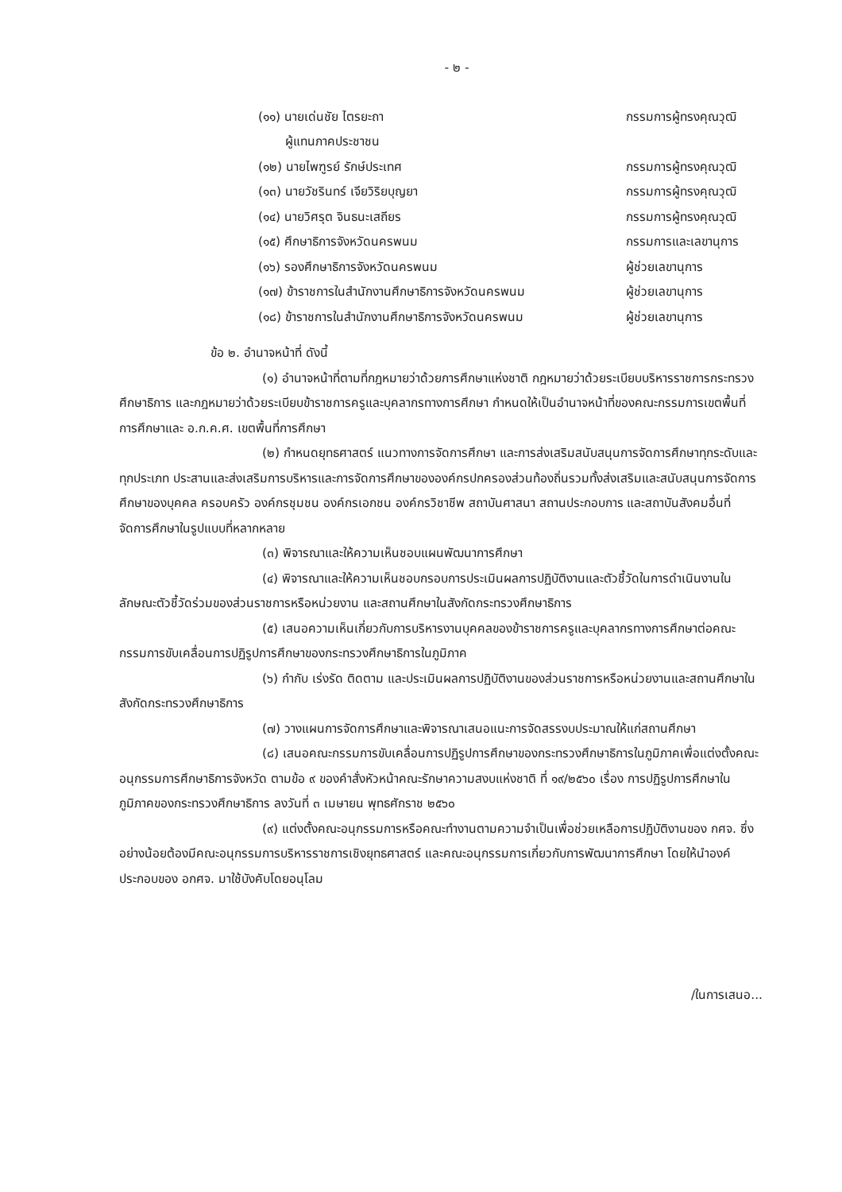- ๒ -
(๑๑) นายเด่นชัย ไตรยะถา
ผู้แทนภาคประชาชน
กรรมการผู้ทรงคุณวุฒิ
(๑๒) นายไพฑูรย์ รักษ์ประเทศ กรรมการผู้ทรงคุณวุฒิ
(๑๓) นายวัชรินทร์ เจียวิริยบุญยา
กรรมการผู้ทรงคุณวุฒิ
(๑๔) นายวิศรุต จินธนะเสถียร กรรมการผู้ทรงคุณวุฒิ
(๑๕) ศึกษาธิการจังหวัดนครพนม กรรมการและเลขานุการ
(๑๖) รองศึกษาธิการจังหวัดนครพนม
ผู้ช่วยเลขานุการ
(๑๗) ข้าราชการในสำนักงานศึกษาธิการจังหวัดนครพนม
ผู้ช่วยเลขานุการ
(๑๘) ข้าราชการในสำนักงานศึกษาธิการจังหวัดนครพนม
ผู้ช่วยเลขานุการ
ข้อ ๒. อำนาจหน้าที่ ดังนี้
(๑) อำนาจหน้าที่ตามที่กฎหมายว่าด้วยการศึกษาแห่งชาติ กฎหมายว่าด้วยระเบียบบริหารราชการกระทรวงศึกษาธิการ และกฎหมายว่าด้วยระเบียบข้าราชการครูและบุคลากรทางการศึกษา กำหนดให้เป็นอำนาจหน้าที่ของคณะกรรมการเขตพื้นที่การศึกษาและ อ.ก.ค.ศ. เขตพื้นที่การศึกษา
(๒) กำหนดยุทธศาสตร์ แนวทางการจัดการศึกษา และการส่งเสริมสนับสนุนการจัดการศึกษาทุกระดับและทุกประเภท ประสานและส่งเสริมการบริหารและการจัดการศึกษาขององค์กรปกครองส่วนท้องถิ่นรวมทั้งส่งเสริมและสนับสนุนการจัดการศึกษาของบุคคล ครอบครัว องค์กรชุมชน องค์กรเอกชน องค์กรวิชาชีพ สถาบันศาสนา สถานประกอบการ และสถาบันสังคมอื่นที่จัดการศึกษาในรูปแบบที่หลากหลาย
(๓) พิจารณาและให้ความเห็นชอบแผนพัฒนาการศึกษา
(๔) พิจารณาและให้ความเห็นชอบกรอบการประเมินผลการปฏิบัติงานและตัวชี้วัดในการดำเนินงานในลักษณะตัวชี้วัดร่วมของส่วนราชการหรือหน่วยงาน และสถานศึกษาในสังกัดกระทรวงศึกษาธิการ
(๕) เสนอความเห็นเกี่ยวกับการบริหารงานบุคคลของข้าราชการครูและบุคลากรทางการศึกษาต่อคณะกรรมการขับเคลื่อนการปฏิรูปการศึกษาของกระทรวงศึกษาธิการในภูมิภาค
(๖) กำกับ เร่งรัด ติดตาม และประเมินผลการปฏิบัติงานของส่วนราชการหรือหน่วยงานและสถานศึกษาในสังกัดกระทรวงศึกษาธิการ
(๗) วางแผนการจัดการศึกษาและพิจารณาเสนอแนะการจัดสรรงบประมาณให้แก่สถานศึกษา
(๘) เสนอคณะกรรมการขับเคลื่อนการปฏิรูปการศึกษาของกระทรวงศึกษาธิการในภูมิภาคเพื่อแต่งตั้งคณะอนุกรรมการศึกษาธิการจังหวัด ตามข้อ ๙ ของคำสั่งหัวหน้าคณะรักษาความสงบแห่งชาติ ที่ ๑๙/๒๕๖๐ เรื่อง การปฏิรูปการศึกษาในภูมิภาคของกระทรวงศึกษาธิการ ลงวันที่ ๓ เมษายน พุทธศักราช ๒๕๖๐
(๙) แต่งตั้งคณะอนุกรรมการหรือคณะทำงานตามความจำเป็นเพื่อช่วยเหลือการปฏิบัติงานของ กศจ. ซึ่งอย่างน้อยต้องมีคณะอนุกรรมการบริหารราชการเชิงยุทธศาสตร์ และคณะอนุกรรมการเกี่ยวกับการพัฒนาการศึกษา โดยให้นำองค์ประกอบของ อกศจ. มาใช้บังคับโดยอนุโลม
/ในการเสนอ...